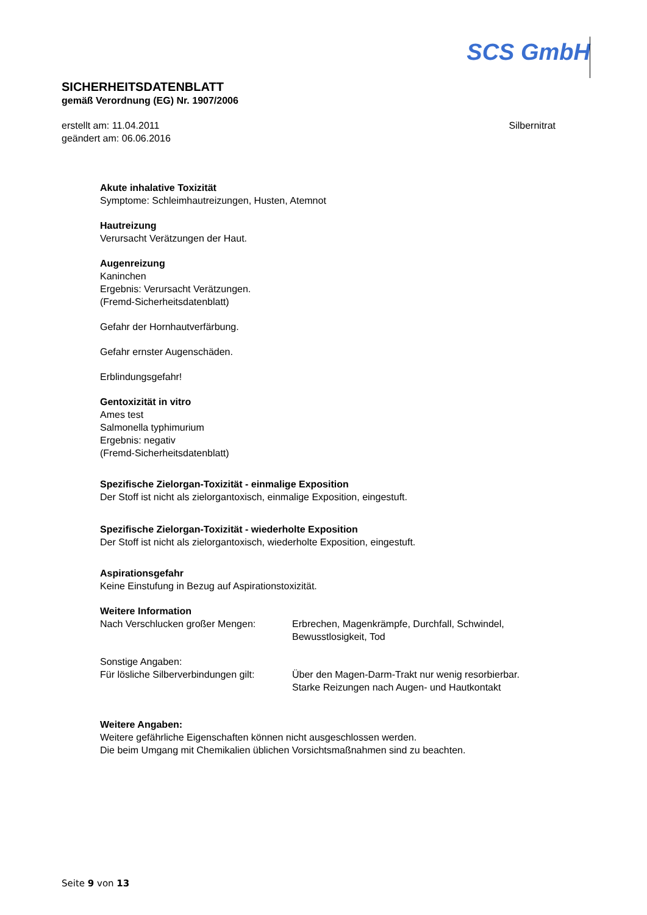SCS GmbH
SICHERHEITSDATENBLATT
gemäß Verordnung (EG) Nr. 1907/2006
erstellt am: 11.04.2011
geändert am: 06.06.2016
Silbernitrat
Akute inhalative Toxizität
Symptome: Schleimhautreizungen, Husten, Atemnot
Hautreizung
Verursacht Verätzungen der Haut.
Augenreizung
Kaninchen
Ergebnis: Verursacht Verätzungen.
(Fremd-Sicherheitsdatenblatt)
Gefahr der Hornhautverfärbung.
Gefahr ernster Augenschäden.
Erblindungsgefahr!
Gentoxizität in vitro
Ames test
Salmonella typhimurium
Ergebnis: negativ
(Fremd-Sicherheitsdatenblatt)
Spezifische Zielorgan-Toxizität - einmalige Exposition
Der Stoff ist nicht als zielorgantoxisch, einmalige Exposition, eingestuft.
Spezifische Zielorgan-Toxizität - wiederholte Exposition
Der Stoff ist nicht als zielorgantoxisch, wiederholte Exposition, eingestuft.
Aspirationsgefahr
Keine Einstufung in Bezug auf Aspirationstoxizität.
Weitere Information
Nach Verschlucken großer Mengen: Erbrechen, Magenkrämpfe, Durchfall, Schwindel,
Bewusstlosigkeit, Tod
Sonstige Angaben:
Für lösliche Silberverbindungen gilt:
Über den Magen-Darm-Trakt nur wenig resorbierbar.
Starke Reizungen nach Augen- und Hautkontakt
Weitere Angaben:
Weitere gefährliche Eigenschaften können nicht ausgeschlossen werden.
Die beim Umgang mit Chemikalien üblichen Vorsichtsmaßnahmen sind zu beachten.
Seite 9 von 13